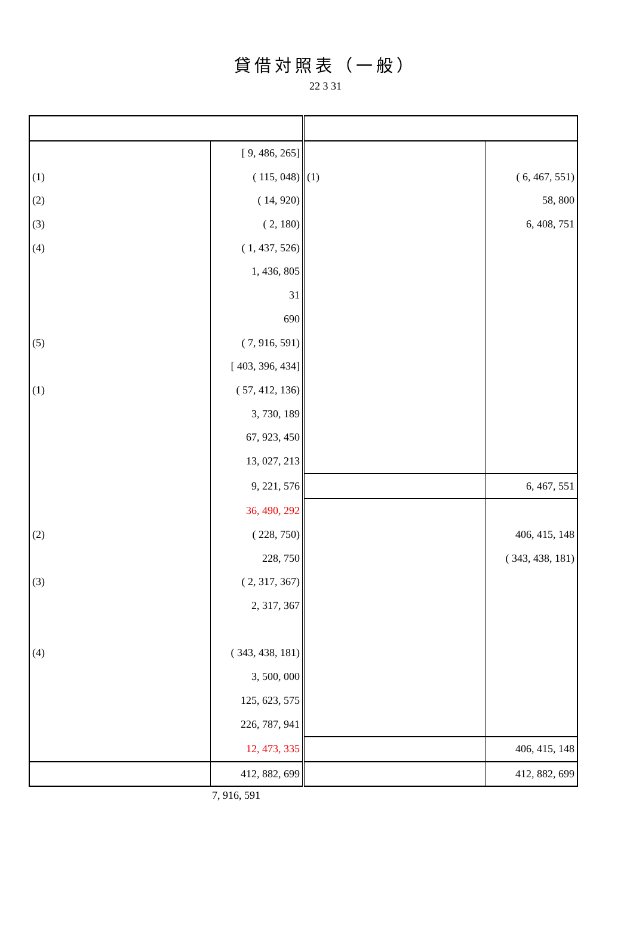貸借対照表（一般）
22 3 31
| | [ 9, 486, 265] | | |
| (1) | ( 115, 048) | (1) | ( 6, 467, 551) |
| (2) | ( 14, 920) | | 58, 800 |
| (3) | ( 2, 180) | | 6, 408, 751 |
| (4) | ( 1, 437, 526) | | |
| | 1, 436, 805 | | |
| | 31 | | |
| | 690 | | |
| (5) | ( 7, 916, 591) | | |
| | [ 403, 396, 434] | | |
| (1) | ( 57, 412, 136) | | |
| | 3, 730, 189 | | |
| | 67, 923, 450 | | |
| | 13, 027, 213 | | |
| | 9, 221, 576 | | 6, 467, 551 |
| | 36, 490, 292 | | |
| (2) | ( 228, 750) | | 406, 415, 148 |
| | 228, 750 | | ( 343, 438, 181) |
| (3) | ( 2, 317, 367) | | |
| | 2, 317, 367 | | |
| (4) | ( 343, 438, 181) | | |
| | 3, 500, 000 | | |
| | 125, 623, 575 | | |
| | 226, 787, 941 | | |
| | 12, 473, 335 | | 406, 415, 148 |
| | 412, 882, 699 | | 412, 882, 699 |
7, 916, 591